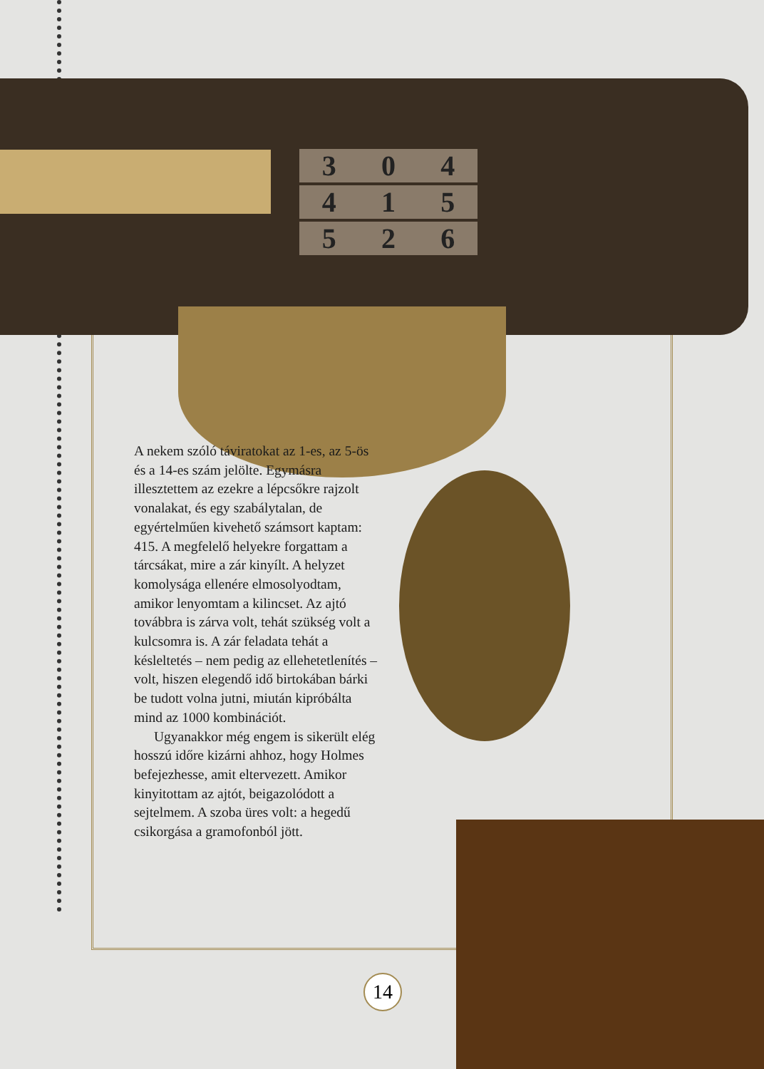3 0 4
4 1 5
5 2 6
A nekem szóló táviratokat az 1-es, az 5-ös és a 14-es szám jelölte. Egymásra illesztettem az ezekre a lépcsőkre rajzolt vonalakat, és egy szabálytalan, de egyértelműen kivehető számsort kaptam: 415. A megfelelő helyekre forgattam a tárcsákat, mire a zár kinyílt. A helyzet komolysága ellenére elmosolyodtam, amikor lenyomtam a kilincset. Az ajtó továbbra is zárva volt, tehát szükség volt a kulcsomra is. A zár feladata tehát a késleltetés – nem pedig az ellehetetlenítés – volt, hiszen elegendő idő birtokában bárki be tudott volna jutni, miután kipróbálta mind az 1000 kombinációt.
Ugyanakkor még engem is sikerült elég hosszú időre kizárni ahhoz, hogy Holmes befejezhesse, amit eltervezett. Amikor kinyitottam az ajtót, beigazolódott a sejtelmem. A szoba üres volt: a hegedű csikorgása a gramofonból jött.
14